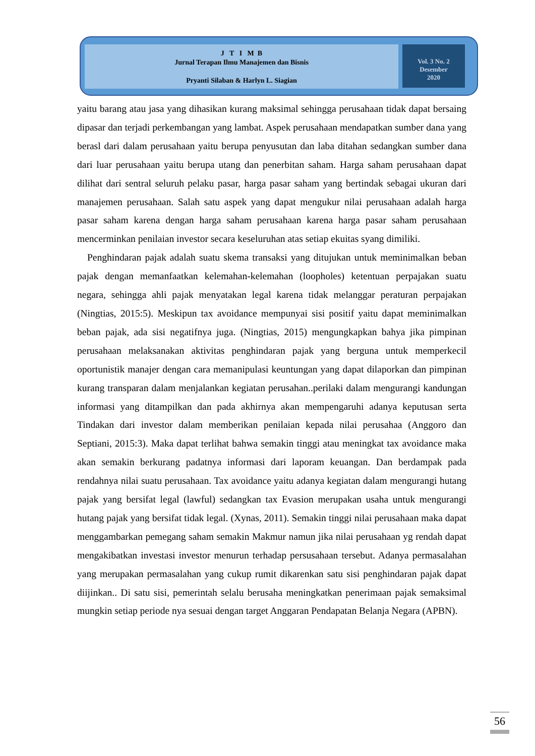J T I M B
Jurnal Terapan Ilmu Manajemen dan Bisnis
Pryanti Silaban & Harlyn L. Siagian
Vol. 3 No. 2
Desember
2020
yaitu barang atau jasa yang dihasikan kurang maksimal sehingga perusahaan tidak dapat bersaing dipasar dan terjadi perkembangan yang lambat. Aspek perusahaan mendapatkan sumber dana yang berasl dari dalam perusahaan yaitu berupa penyusutan dan laba ditahan sedangkan sumber dana dari luar perusahaan yaitu berupa utang dan penerbitan saham. Harga saham perusahaan dapat dilihat dari sentral seluruh pelaku pasar, harga pasar saham yang bertindak sebagai ukuran dari manajemen perusahaan. Salah satu aspek yang dapat mengukur nilai perusahaan adalah harga pasar saham karena dengan harga saham perusahaan karena harga pasar saham perusahaan mencerminkan penilaian investor secara keseluruhan atas setiap ekuitas syang dimiliki.
Penghindaran pajak adalah suatu skema transaksi yang ditujukan untuk meminimalkan beban pajak dengan memanfaatkan kelemahan-kelemahan (loopholes) ketentuan perpajakan suatu negara, sehingga ahli pajak menyatakan legal karena tidak melanggar peraturan perpajakan (Ningtias, 2015:5). Meskipun tax avoidance mempunyai sisi positif yaitu dapat meminimalkan beban pajak, ada sisi negatifnya juga. (Ningtias, 2015) mengungkapkan bahya jika pimpinan perusahaan melaksanakan aktivitas penghindaran pajak yang berguna untuk memperkecil oportunistik manajer dengan cara memanipulasi keuntungan yang dapat dilaporkan dan pimpinan kurang transparan dalam menjalankan kegiatan perusahan..perilaki dalam mengurangi kandungan informasi yang ditampilkan dan pada akhirnya akan mempengaruhi adanya keputusan serta Tindakan dari investor dalam memberikan penilaian kepada nilai perusahaa (Anggoro dan Septiani, 2015:3). Maka dapat terlihat bahwa semakin tinggi atau meningkat tax avoidance maka akan semakin berkurang padatnya informasi dari laporam keuangan. Dan berdampak pada rendahnya nilai suatu perusahaan. Tax avoidance yaitu adanya kegiatan dalam mengurangi hutang pajak yang bersifat legal (lawful) sedangkan tax Evasion merupakan usaha untuk mengurangi hutang pajak yang bersifat tidak legal. (Xynas, 2011). Semakin tinggi nilai perusahaan maka dapat menggambarkan pemegang saham semakin Makmur namun jika nilai perusahaan yg rendah dapat mengakibatkan investasi investor menurun terhadap persusahaan tersebut. Adanya permasalahan yang merupakan permasalahan yang cukup rumit dikarenkan satu sisi penghindaran pajak dapat diijinkan.. Di satu sisi, pemerintah selalu berusaha meningkatkan penerimaan pajak semaksimal mungkin setiap periode nya sesuai dengan target Anggaran Pendapatan Belanja Negara (APBN).
56